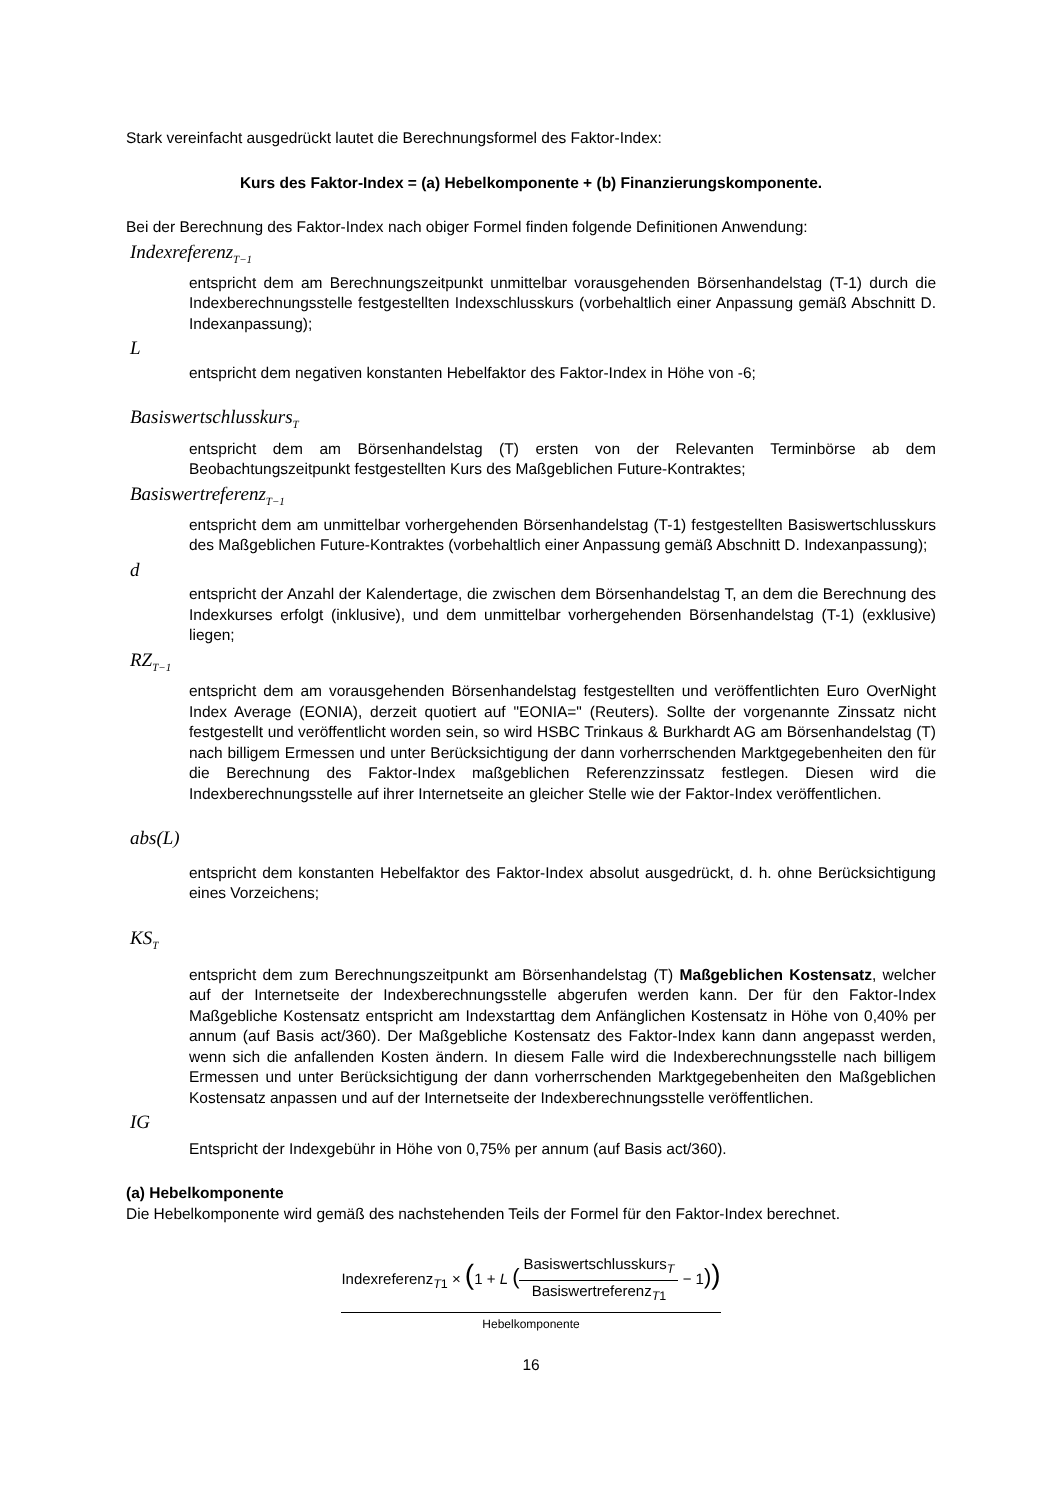Stark vereinfacht ausgedrückt lautet die Berechnungsformel des Faktor-Index:
Kurs des Faktor-Index = (a) Hebelkomponente + (b) Finanzierungskomponente.
Bei der Berechnung des Faktor-Index nach obiger Formel finden folgende Definitionen Anwendung:
Indexreferenz<sub>T−1</sub>
entspricht dem am Berechnungszeitpunkt unmittelbar vorausgehenden Börsenhandelstag (T-1) durch die Indexberechnungsstelle festgestellten Indexschlusskurs (vorbehaltlich einer Anpassung gemäß Abschnitt D. Indexanpassung);
L
entspricht dem negativen konstanten Hebelfaktor des Faktor-Index in Höhe von -6;
Basiswertschlusskurs<sub>T</sub>
entspricht dem am Börsenhandelstag (T) ersten von der Relevanten Terminbörse ab dem Beobachtungszeitpunkt festgestellten Kurs des Maßgeblichen Future-Kontraktes;
Basiswertreferenz<sub>T−1</sub>
entspricht dem am unmittelbar vorhergehenden Börsenhandelstag (T-1) festgestellten Basiswertschlusskurs des Maßgeblichen Future-Kontraktes (vorbehaltlich einer Anpassung gemäß Abschnitt D. Indexanpassung);
d
entspricht der Anzahl der Kalendertage, die zwischen dem Börsenhandelstag T, an dem die Berechnung des Indexkurses erfolgt (inklusive), und dem unmittelbar vorhergehenden Börsenhandelstag (T-1) (exklusive) liegen;
RZ<sub>T−1</sub>
entspricht dem am vorausgehenden Börsenhandelstag festgestellten und veröffentlichten Euro OverNight Index Average (EONIA), derzeit quotiert auf "EONIA=" (Reuters). Sollte der vorgenannte Zinssatz nicht festgestellt und veröffentlicht worden sein, so wird HSBC Trinkaus & Burkhardt AG am Börsenhandelstag (T) nach billigem Ermessen und unter Berücksichtigung der dann vorherrschenden Marktgegebenheiten den für die Berechnung des Faktor-Index maßgeblichen Referenzzinssatz festlegen. Diesen wird die Indexberechnungsstelle auf ihrer Internetseite an gleicher Stelle wie der Faktor-Index veröffentlichen.
abs(L)
entspricht dem konstanten Hebelfaktor des Faktor-Index absolut ausgedrückt, d. h. ohne Berücksichtigung eines Vorzeichens;
KS<sub>T</sub>
entspricht dem zum Berechnungszeitpunkt am Börsenhandelstag (T) Maßgeblichen Kostensatz, welcher auf der Internetseite der Indexberechnungsstelle abgerufen werden kann. Der für den Faktor-Index Maßgebliche Kostensatz entspricht am Indexstarttag dem Anfänglichen Kostensatz in Höhe von 0,40% per annum (auf Basis act/360). Der Maßgebliche Kostensatz des Faktor-Index kann dann angepasst werden, wenn sich die anfallenden Kosten ändern. In diesem Falle wird die Indexberechnungsstelle nach billigem Ermessen und unter Berücksichtigung der dann vorherrschenden Marktgegebenheiten den Maßgeblichen Kostensatz anpassen und auf der Internetseite der Indexberechnungsstelle veröffentlichen.
IG
Entspricht der Indexgebühr in Höhe von 0,75% per annum (auf Basis act/360).
(a) Hebelkomponente
Die Hebelkomponente wird gemäß des nachstehenden Teils der Formel für den Faktor-Index berechnet.
Indexreferenz<sub>T1</sub> × (1 + L (Basiswertschlusskurs<sub>T</sub> Basiswertreferenz<sub>T1</sub> − 1))
Hebelkomponente
16